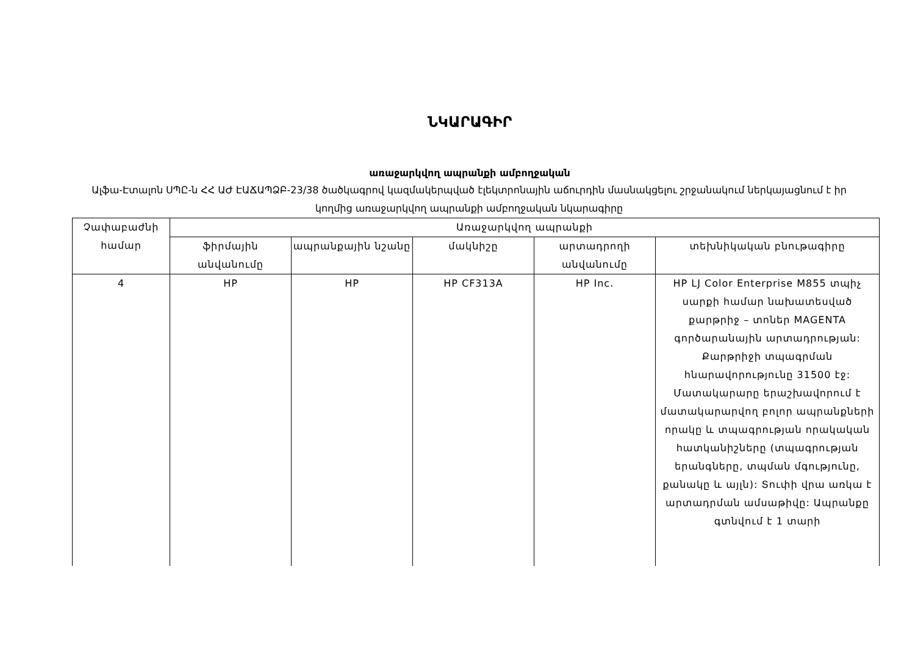ՆԿԱՐԱԳԻՐ
առաջարկվող ապրանքի ամբողջական
Ալֆա-Էտալոն ՍՊԸ-ն ՀՀ ԱԺ ԷԱՃԱՊՁԲ-23/38 ծածկագրով կազմակերպված էլեկտրոնային աճուրդին մասնակցելու շրջանակում ներկայացնում է իր կողմից առաջարկվող ապրանքի ամբողջական նկարագիրը
| Չափաբաժնի համար | Առաջարկվող ապրանքի | | | | |
| --- | --- | --- | --- | --- | --- |
| | ֆիրմային անվանումը | ապրանքային նշանը | մակնիշը | արտադրողի անվանումը | տեխնիկական բնութագիրը |
| 4 | HP | HP | HP CF313A | HP Inc. | HP LJ Color Enterprise M855 տպիչ սարքի համար նախատեսված քարթրիջ – տոներ MAGENTA գործարանային արտադրության: Քարթրիջի տպագրման հնարավորությունը 31500 էջ: Մատակարարը երաշխավորում է մատակարարվող բոլոր ապրանքների որակը և տպագրության որակական հատկանիշները (տպագրության երանգները, տպման մգությունը, քանակը և այլն): Տուփի վրա առկա է արտադրման ամսաթիվը: Ապրանքը գտնվում է 1 տարի |